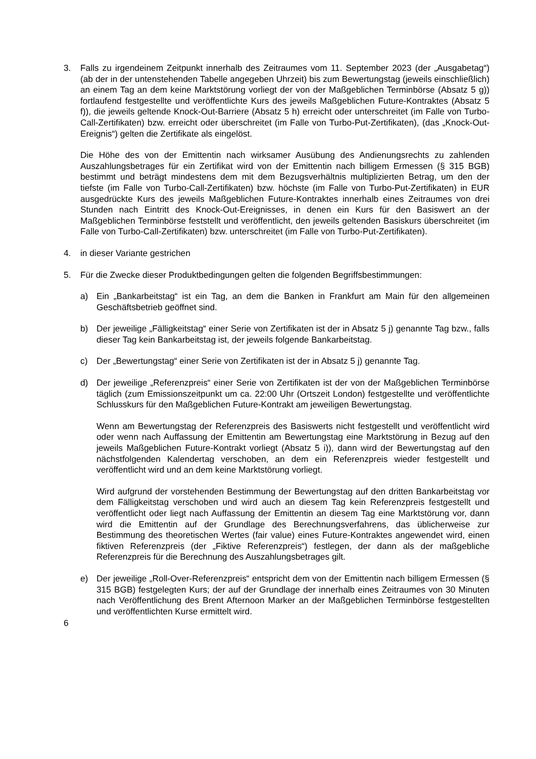3. Falls zu irgendeinem Zeitpunkt innerhalb des Zeitraumes vom 11. September 2023 (der „Ausgabetag“) (ab der in der untenstehenden Tabelle angegeben Uhrzeit) bis zum Bewertungstag (jeweils einschließlich) an einem Tag an dem keine Marktstörung vorliegt der von der Maßgeblichen Terminbörse (Absatz 5 g)) fortlaufend festgestellte und veröffentlichte Kurs des jeweils Maßgeblichen Future-Kontraktes (Absatz 5 f)), die jeweils geltende Knock-Out-Barriere (Absatz 5 h) erreicht oder unterschreitet (im Falle von Turbo-Call-Zertifikaten) bzw. erreicht oder überschreitet (im Falle von Turbo-Put-Zertifikaten), (das „Knock-Out-Ereignis“) gelten die Zertifikate als eingelöst.
Die Höhe des von der Emittentin nach wirksamer Ausübung des Andienungsrechts zu zahlenden Auszahlungsbetrages für ein Zertifikat wird von der Emittentin nach billigem Ermessen (§ 315 BGB) bestimmt und beträgt mindestens dem mit dem Bezugsverhältnis multiplizierten Betrag, um den der tiefste (im Falle von Turbo-Call-Zertifikaten) bzw. höchste (im Falle von Turbo-Put-Zertifikaten) in EUR ausgedrückte Kurs des jeweils Maßgeblichen Future-Kontraktes innerhalb eines Zeitraumes von drei Stunden nach Eintritt des Knock-Out-Ereignisses, in denen ein Kurs für den Basiswert an der Maßgeblichen Terminbörse feststellt und veröffentlicht, den jeweils geltenden Basiskurs überschreitet (im Falle von Turbo-Call-Zertifikaten) bzw. unterschreitet (im Falle von Turbo-Put-Zertifikaten).
4. in dieser Variante gestrichen
5. Für die Zwecke dieser Produktbedingungen gelten die folgenden Begriffsbestimmungen:
a) Ein „Bankarbeitstag“ ist ein Tag, an dem die Banken in Frankfurt am Main für den allgemeinen Geschäftsbetrieb geöffnet sind.
b) Der jeweilige „Fälligkeitstag“ einer Serie von Zertifikaten ist der in Absatz 5 j) genannte Tag bzw., falls dieser Tag kein Bankarbeitstag ist, der jeweils folgende Bankarbeitstag.
c) Der „Bewertungstag“ einer Serie von Zertifikaten ist der in Absatz 5 j) genannte Tag.
d) Der jeweilige „Referenzpreis“ einer Serie von Zertifikaten ist der von der Maßgeblichen Terminbörse täglich (zum Emissionszeitpunkt um ca. 22:00 Uhr (Ortszeit London) festgestellte und veröffentlichte Schlusskurs für den Maßgeblichen Future-Kontrakt am jeweiligen Bewertungstag.
Wenn am Bewertungstag der Referenzpreis des Basiswerts nicht festgestellt und veröffentlicht wird oder wenn nach Auffassung der Emittentin am Bewertungstag eine Marktstörung in Bezug auf den jeweils Maßgeblichen Future-Kontrakt vorliegt (Absatz 5 i)), dann wird der Bewertungstag auf den nächstfolgenden Kalendertag verschoben, an dem ein Referenzpreis wieder festgestellt und veröffentlicht wird und an dem keine Marktstörung vorliegt.
Wird aufgrund der vorstehenden Bestimmung der Bewertungstag auf den dritten Bankarbeitstag vor dem Fälligkeitstag verschoben und wird auch an diesem Tag kein Referenzpreis festgestellt und veröffentlicht oder liegt nach Auffassung der Emittentin an diesem Tag eine Marktstörung vor, dann wird die Emittentin auf der Grundlage des Berechnungsverfahrens, das üblicherweise zur Bestimmung des theoretischen Wertes (fair value) eines Future-Kontraktes angewendet wird, einen fiktiven Referenzpreis (der „Fiktive Referenzpreis“) festlegen, der dann als der maßgebliche Referenzpreis für die Berechnung des Auszahlungsbetrages gilt.
e) Der jeweilige „Roll-Over-Referenzpreis“ entspricht dem von der Emittentin nach billigem Ermessen (§ 315 BGB) festgelegten Kurs; der auf der Grundlage der innerhalb eines Zeitraumes von 30 Minuten nach Veröffentlichung des Brent Afternoon Marker an der Maßgeblichen Terminbörse festgestellten und veröffentlichten Kurse ermittelt wird.
6